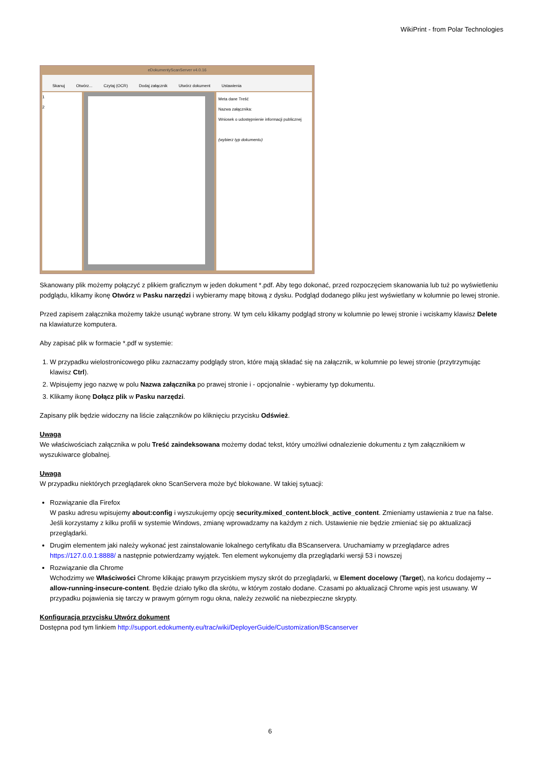WikiPrint - from Polar Technologies
eDokumentyScanServer v4.0.16
Skanuj Otwórz... Czytaj (OCR) Dodaj załącznik Utwórz dokument Ustawienia
1
2
Meta dane Treść
Nazwa załącznika:
Wniosek o udostępnienie informacji publicznej
(wybierz typ dokumentu)
Skanowany plik możemy połączyć z plikiem graficznym w jeden dokument *.pdf. Aby tego dokonać, przed rozpoczęciem skanowania lub tuż po wyświetleniu podglądu, klikamy ikonę Otwórz w Pasku narzędzi i wybieramy mapę bitową z dysku. Podgląd dodanego pliku jest wyświetlany w kolumnie po lewej stronie.
Przed zapisem załącznika możemy także usunąć wybrane strony. W tym celu klikamy podgląd strony w kolumnie po lewej stronie i wciskamy klawisz Delete na klawiaturze komputera.
Aby zapisać plik w formacie *.pdf w systemie:
1. W przypadku wielostronicowego pliku zaznaczamy podglądy stron, które mają składać się na załącznik, w kolumnie po lewej stronie (przytrzymując klawisz Ctrl).
2. Wpisujemy jego nazwę w polu Nazwa załącznika po prawej stronie i - opcjonalnie - wybieramy typ dokumentu.
3. Klikamy ikonę Dołącz plik w Pasku narzędzi.
Zapisany plik będzie widoczny na liście załączników po kliknięciu przycisku Odśwież.
Uwaga
We właściwościach załącznika w polu Treść zaindeksowana możemy dodać tekst, który umożliwi odnalezienie dokumentu z tym załącznikiem w wyszukiwarce globalnej.
Uwaga
W przypadku niektórych przeglądarek okno ScanServera może być blokowane. W takiej sytuacji:
Rozwiązanie dla Firefox
W pasku adresu wpisujemy about:config i wyszukujemy opcję security.mixed_content.block_active_content. Zmieniamy ustawienia z true na false. Jeśli korzystamy z kilku profili w systemie Windows, zmianę wprowadzamy na każdym z nich. Ustawienie nie będzie zmieniać się po aktualizacji przeglądarki.
Drugim elementem jaki należy wykonać jest zainstalowanie lokalnego certyfikatu dla BScanservera. Uruchamiamy w przeglądarce adres https://127.0.0.1:8888/ a następnie potwierdzamy wyjątek. Ten element wykonujemy dla przeglądarki wersji 53 i nowszej
Rozwiązanie dla Chrome
Wchodzimy we Właściwości Chrome klikając prawym przyciskiem myszy skrót do przeglądarki, w Element docelowy (Target), na końcu dodajemy --allow-running-insecure-content. Będzie działo tylko dla skrótu, w którym zostało dodane. Czasami po aktualizacji Chrome wpis jest usuwany. W przypadku pojawienia się tarczy w prawym górnym rogu okna, należy zezwolić na niebezpieczne skrypty.
Konfiguracja przycisku Utwórz dokument
Dostępna pod tym linkiem http://support.edokumenty.eu/trac/wiki/DeployerGuide/Customization/BScanserver
6